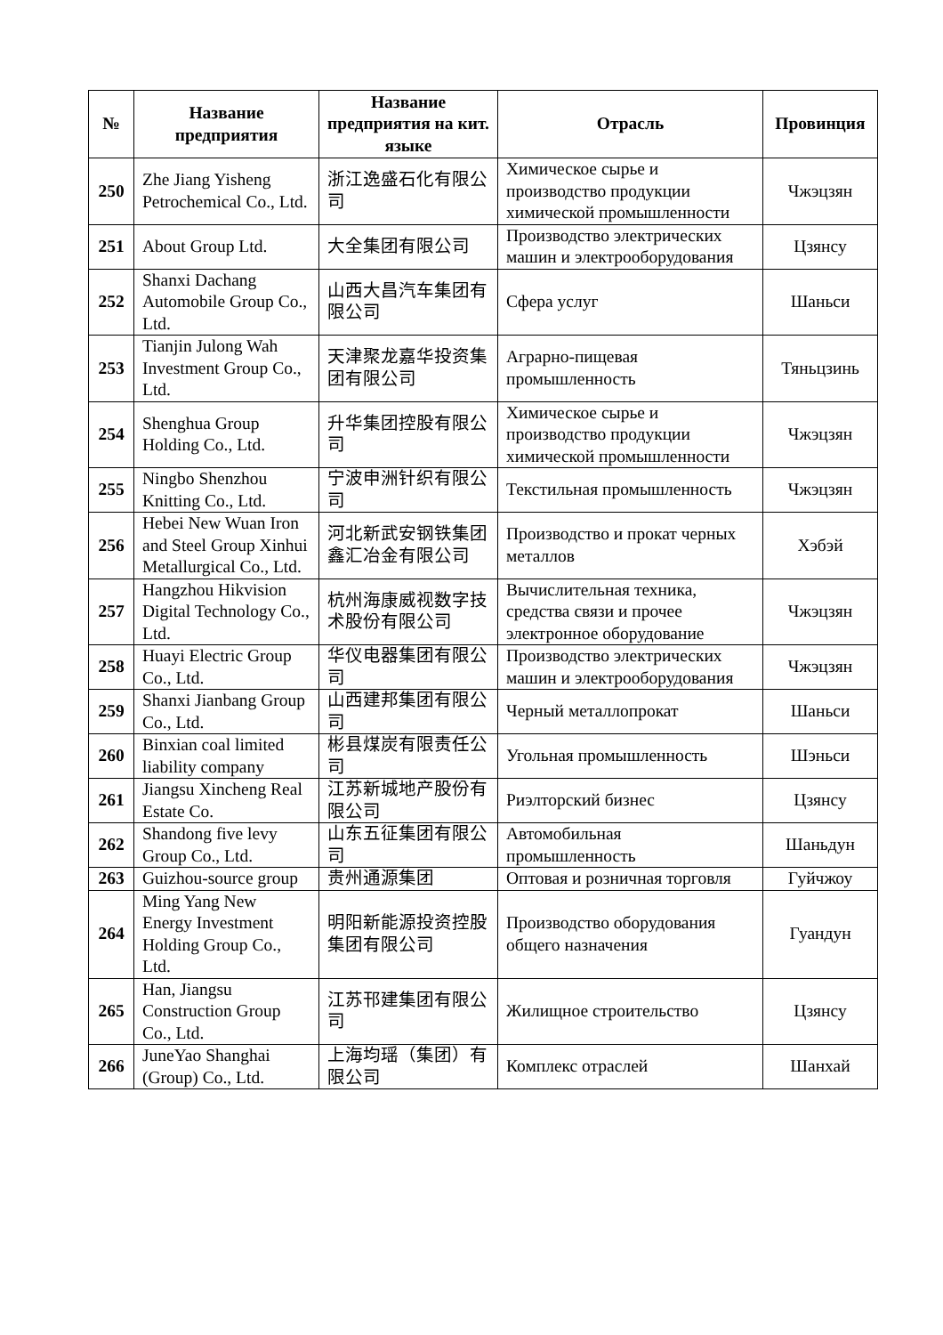| № | Название предприятия | Название предприятия на кит. языке | Отрасль | Провинция |
| --- | --- | --- | --- | --- |
| 250 | Zhe Jiang Yisheng Petrochemical Co., Ltd. | 浙江逸盛石化有限公司 | Химическое сырье и производство продукции химической промышленности | Чжэцзян |
| 251 | About Group Ltd. | 大全集团有限公司 | Производство электрических машин и электрооборудования | Цзянсу |
| 252 | Shanxi Dachang Automobile Group Co., Ltd. | 山西大昌汽车集团有限公司 | Сфера услуг | Шаньси |
| 253 | Tianjin Julong Wah Investment Group Co., Ltd. | 天津聚龙嘉华投资集团有限公司 | Аграрно-пищевая промышленность | Тяньцзинь |
| 254 | Shenghua Group Holding Co., Ltd. | 升华集团控股有限公司 | Химическое сырье и производство продукции химической промышленности | Чжэцзян |
| 255 | Ningbo Shenzhou Knitting Co., Ltd. | 宁波申洲针织有限公司 | Текстильная промышленность | Чжэцзян |
| 256 | Hebei New Wuan Iron and Steel Group Xinhui Metallurgical Co., Ltd. | 河北新武安钢铁集团鑫汇冶金有限公司 | Производство и прокат черных металлов | Хэбэй |
| 257 | Hangzhou Hikvision Digital Technology Co., Ltd. | 杭州海康威视数字技术股份有限公司 | Вычислительная техника, средства связи и прочее электронное оборудование | Чжэцзян |
| 258 | Huayi Electric Group Co., Ltd. | 华仪电器集团有限公司 | Производство электрических машин и электрооборудования | Чжэцзян |
| 259 | Shanxi Jianbang Group Co., Ltd. | 山西建邦集团有限公司 | Черный металлопрокат | Шаньси |
| 260 | Binxian coal limited liability company | 彬县煤炭有限责任公司 | Угольная промышленность | Шэньси |
| 261 | Jiangsu Xincheng Real Estate Co. | 江苏新城地产股份有限公司 | Риэлторский бизнес | Цзянсу |
| 262 | Shandong five levy Group Co., Ltd. | 山东五征集团有限公司 | Автомобильная промышленность | Шаньдун |
| 263 | Guizhou-source group | 贵州通源集团 | Оптовая и розничная торговля | Гуйчжоу |
| 264 | Ming Yang New Energy Investment Holding Group Co., Ltd. | 明阳新能源投资控股集团有限公司 | Производство оборудования общего назначения | Гуандун |
| 265 | Han, Jiangsu Construction Group Co., Ltd. | 江苏邗建集团有限公司 | Жилищное строительство | Цзянсу |
| 266 | JuneYao Shanghai (Group) Co., Ltd. | 上海均瑶（集团）有限公司 | Комплекс отраслей | Шанхай |